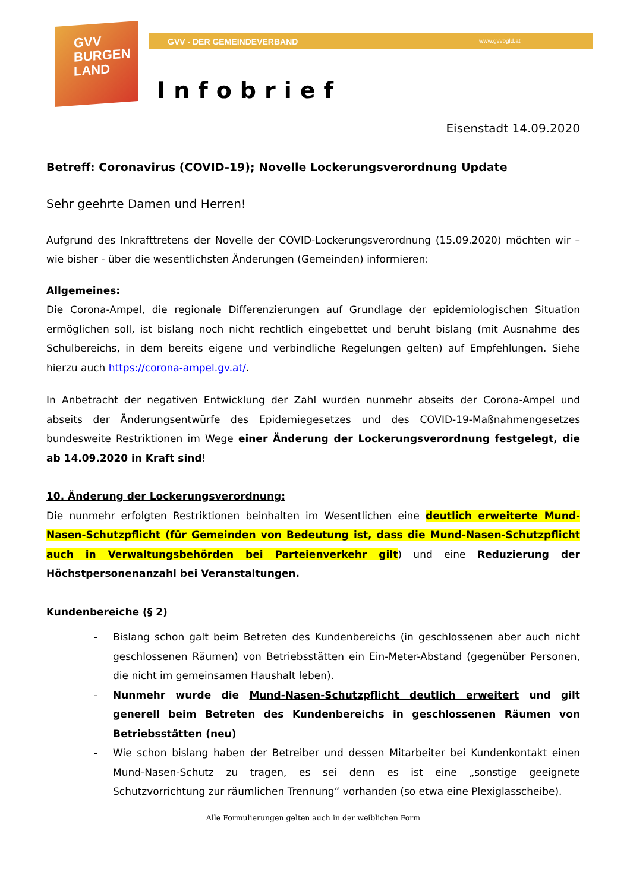GVV
BURGEN
LAND
GVV - DER GEMEINDEVERBAND www.gvvbgld.at
Infobrief
Eisenstadt 14.09.2020
Betreff: Coronavirus (COVID-19); Novelle Lockerungsverordnung Update
Sehr geehrte Damen und Herren!
Aufgrund des Inkrafttretens der Novelle der COVID-Lockerungsverordnung (15.09.2020) möchten wir – wie bisher - über die wesentlichsten Änderungen (Gemeinden) informieren:
Allgemeines:
Die Corona-Ampel, die regionale Differenzierungen auf Grundlage der epidemiologischen Situation ermöglichen soll, ist bislang noch nicht rechtlich eingebettet und beruht bislang (mit Ausnahme des Schulbereichs, in dem bereits eigene und verbindliche Regelungen gelten) auf Empfehlungen. Siehe hierzu auch https://corona-ampel.gv.at/.
In Anbetracht der negativen Entwicklung der Zahl wurden nunmehr abseits der Corona-Ampel und abseits der Änderungsentwürfe des Epidemiegesetzes und des COVID-19-Maßnahmengesetzes bundesweite Restriktionen im Wege einer Änderung der Lockerungsverordnung festgelegt, die ab 14.09.2020 in Kraft sind!
10. Änderung der Lockerungsverordnung:
Die nunmehr erfolgten Restriktionen beinhalten im Wesentlichen eine deutlich erweiterte Mund-Nasen-Schutzpflicht (für Gemeinden von Bedeutung ist, dass die Mund-Nasen-Schutzpflicht auch in Verwaltungsbehörden bei Parteienverkehr gilt) und eine Reduzierung der Höchstpersonenanzahl bei Veranstaltungen.
Kundenbereiche (§ 2)
- Bislang schon galt beim Betreten des Kundenbereichs (in geschlossenen aber auch nicht geschlossenen Räumen) von Betriebsstätten ein Ein-Meter-Abstand (gegenüber Personen, die nicht im gemeinsamen Haushalt leben).
- Nunmehr wurde die Mund-Nasen-Schutzpflicht deutlich erweitert und gilt generell beim Betreten des Kundenbereichs in geschlossenen Räumen von Betriebsstätten (neu)
- Wie schon bislang haben der Betreiber und dessen Mitarbeiter bei Kundenkontakt einen Mund-Nasen-Schutz zu tragen, es sei denn es ist eine „sonstige geeignete Schutzvorrichtung zur räumlichen Trennung“ vorhanden (so etwa eine Plexiglasscheibe).
Alle Formulierungen gelten auch in der weiblichen Form